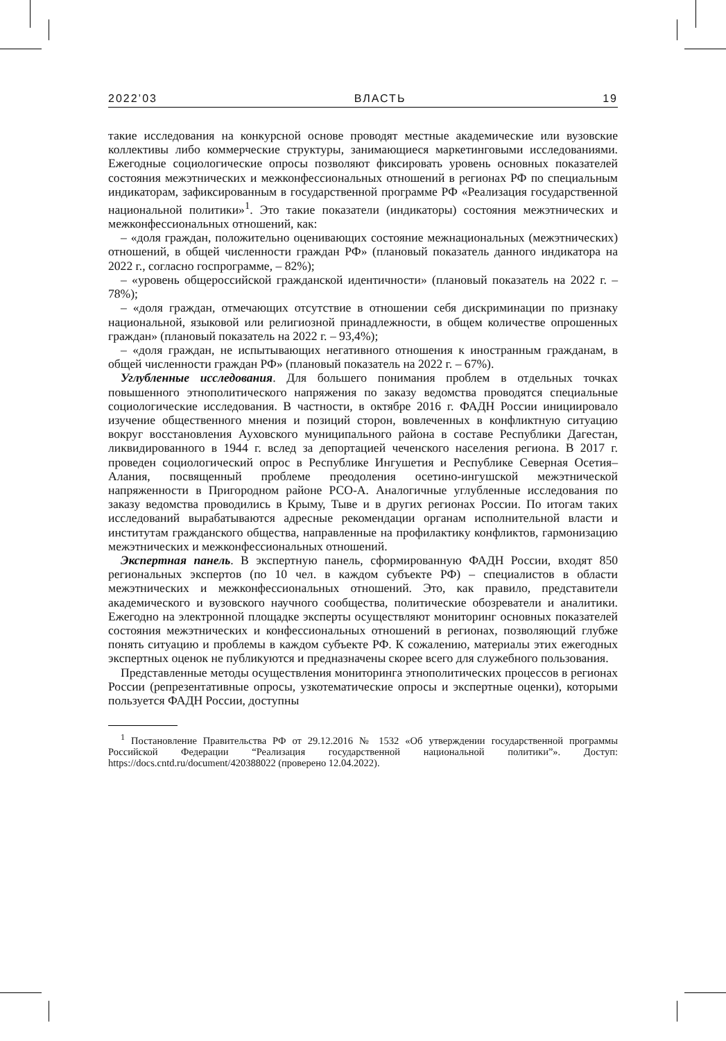2022’03 ВЛАСТЬ 19
такие исследования на конкурсной основе проводят местные академические или вузовские коллективы либо коммерческие структуры, занимающиеся маркетинговыми исследованиями. Ежегодные социологические опросы позволяют фиксировать уровень основных показателей состояния межэтнических и межконфессиональных отношений в регионах РФ по специальным индикаторам, зафиксированным в государственной программе РФ «Реализация государственной национальной политики»<sup>1</sup>. Это такие показатели (индикаторы) состояния межэтнических и межконфессиональных отношений, как:
– «доля граждан, положительно оценивающих состояние межнациональных (межэтнических) отношений, в общей численности граждан РФ» (плановый показатель данного индикатора на 2022 г., согласно госпрограмме, – 82%);
– «уровень общероссийской гражданской идентичности» (плановый показатель на 2022 г. – 78%);
– «доля граждан, отмечающих отсутствие в отношении себя дискриминации по признаку национальной, языковой или религиозной принадлежности, в общем количестве опрошенных граждан» (плановый показатель на 2022 г. – 93,4%);
– «доля граждан, не испытывающих негативного отношения к иностранным гражданам, в общей численности граждан РФ» (плановый показатель на 2022 г. – 67%).
Углубленные исследования. Для большего понимания проблем в отдельных точках повышенного этнополитического напряжения по заказу ведомства проводятся специальные социологические исследования. В частности, в октябре 2016 г. ФАДН России инициировало изучение общественного мнения и позиций сторон, вовлеченных в конфликтную ситуацию вокруг восстановления Ауховского муниципального района в составе Республики Дагестан, ликвидированного в 1944 г. вслед за депортацией чеченского населения региона. В 2017 г. проведен социологический опрос в Республике Ингушетия и Республике Северная Осетия–Алания, посвященный проблеме преодоления осетино-ингушской межэтнической напряженности в Пригородном районе РСО-А. Аналогичные углубленные исследования по заказу ведомства проводились в Крыму, Тыве и в других регионах России. По итогам таких исследований вырабатываются адресные рекомендации органам исполнительной власти и институтам гражданского общества, направленные на профилактику конфликтов, гармонизацию межэтнических и межконфессиональных отношений.
Экспертная панель. В экспертную панель, сформированную ФАДН России, входят 850 региональных экспертов (по 10 чел. в каждом субъекте РФ) – специалистов в области межэтнических и межконфессиональных отношений. Это, как правило, представители академического и вузовского научного сообщества, политические обозреватели и аналитики. Ежегодно на электронной площадке эксперты осуществляют мониторинг основных показателей состояния межэтнических и конфессиональных отношений в регионах, позволяющий глубже понять ситуацию и проблемы в каждом субъекте РФ. К сожалению, материалы этих ежегодных экспертных оценок не публикуются и предназначены скорее всего для служебного пользования.
Представленные методы осуществления мониторинга этнополитических процессов в регионах России (репрезентативные опросы, узкотематические опросы и экспертные оценки), которыми пользуется ФАДН России, доступны
<sup>1</sup> Постановление Правительства РФ от 29.12.2016 № 1532 «Об утверждении государственной программы Российской Федерации “Реализация государственной национальной политики”». Доступ: https://docs.cntd.ru/document/420388022 (проверено 12.04.2022).